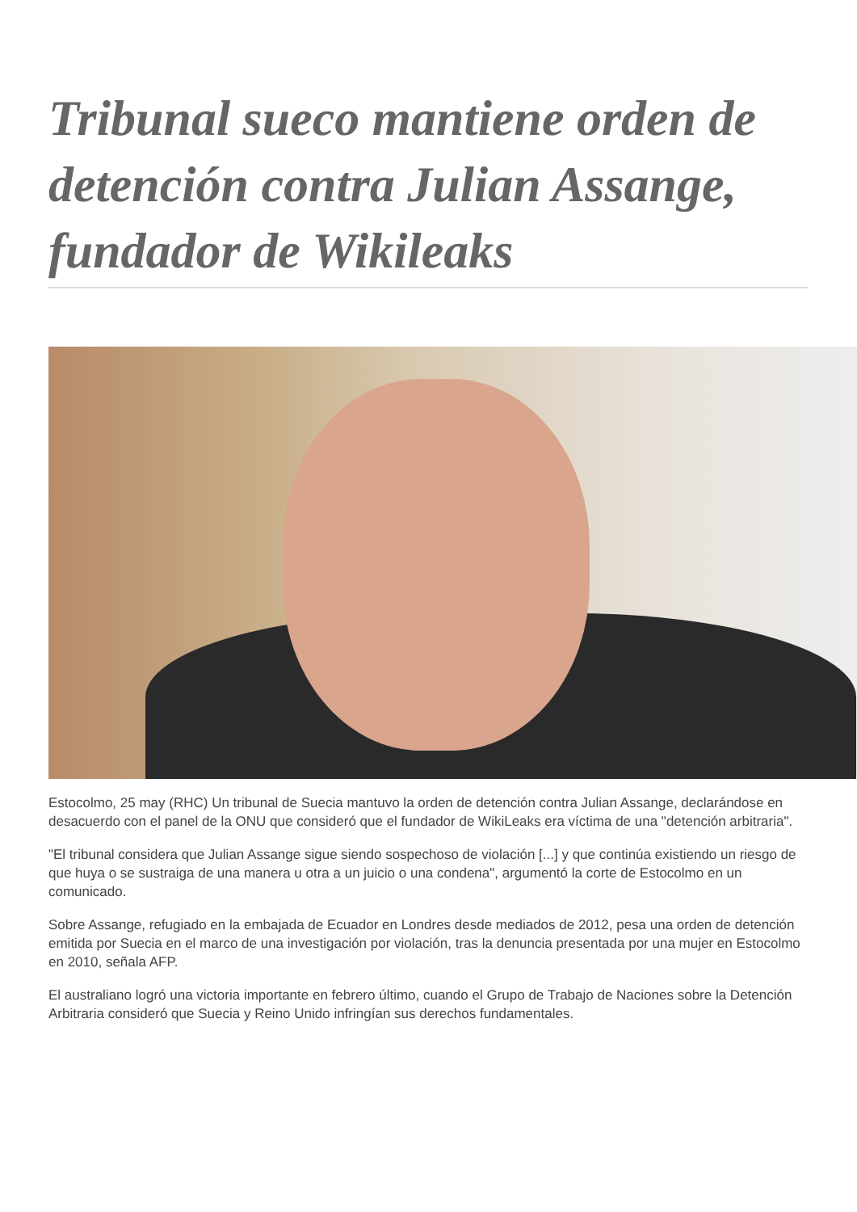Tribunal sueco mantiene orden de detención contra Julian Assange, fundador de Wikileaks
Estocolmo, 25 may (RHC) Un tribunal de Suecia mantuvo la orden de detención contra Julian Assange, declarándose en desacuerdo con el panel de la ONU que consideró que el fundador de WikiLeaks era víctima de una "detención arbitraria".
"El tribunal considera que Julian Assange sigue siendo sospechoso de violación [...] y que continúa existiendo un riesgo de que huya o se sustraiga de una manera u otra a un juicio o una condena", argumentó la corte de Estocolmo en un comunicado.
Sobre Assange, refugiado en la embajada de Ecuador en Londres desde mediados de 2012, pesa una orden de detención emitida por Suecia en el marco de una investigación por violación, tras la denuncia presentada por una mujer en Estocolmo en 2010, señala AFP.
El australiano logró una victoria importante en febrero último, cuando el Grupo de Trabajo de Naciones sobre la Detención Arbitraria consideró que Suecia y Reino Unido infringían sus derechos fundamentales.